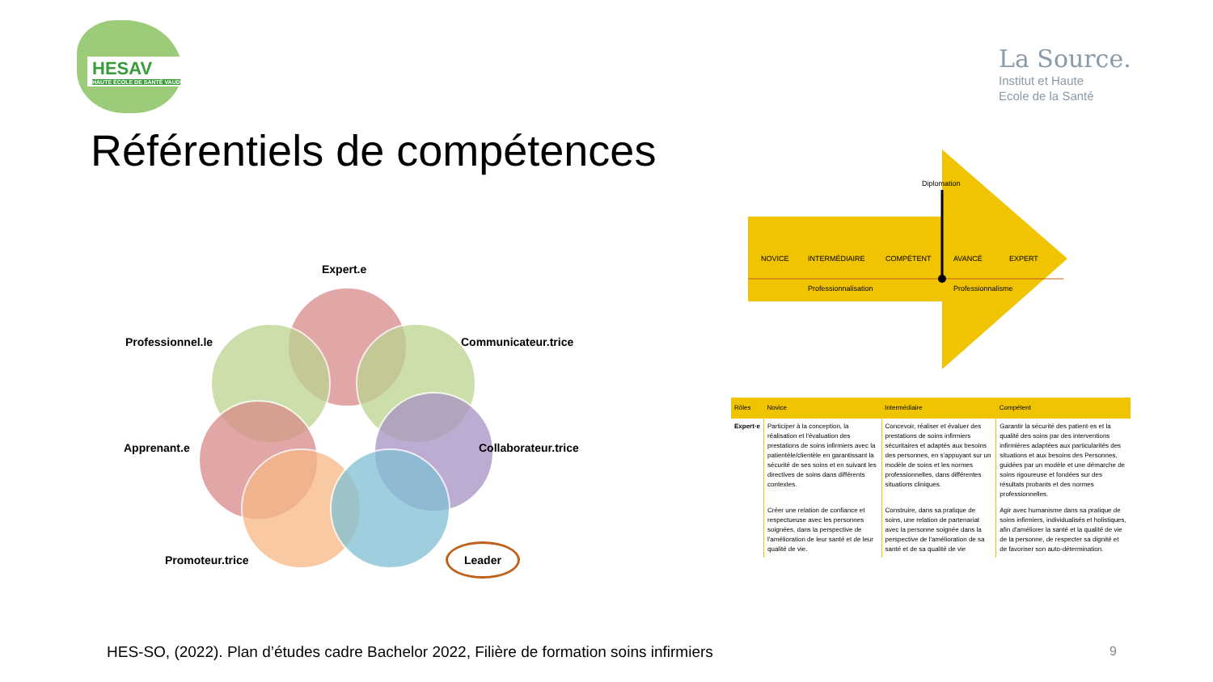HESAV
HAUTE ÉCOLE DE SANTÉ VAUD
La Source.
Institut et Haute
Ecole de la Santé
Référentiels de compétences
Expert.e
Professionnel.le Communicateur.trice
Apprenant.e Collaborateur.trice
Promoteur.trice
Leader
Diplomation
NOVICE
INTERMÉDIAIRE
COMPÉTENT
AVANCÉ
EXPERT
Professionnalisation
Professionnalisme
| Rôles | Novice | Intermédiaire | Compétent |
| --- | --- | --- | --- |
| Expert·e | Participer à la conception, la réalisation et l'évaluation des prestations de soins infirmiers avec la patientèle/clientèle en garantissant la sécurité de ses soins et en suivant les directives de soins dans différents contextes. | Concevoir, réaliser et évaluer des prestations de soins infirmiers sécuritaires et adaptés aux besoins des personnes, en s'appuyant sur un modèle de soins et les normes professionnelles, dans différentes situations cliniques. | Garantir la sécurité des patient·es et la qualité des soins par des interventions infirmières adaptées aux particularités des situations et aux besoins des Personnes, guidées par un modèle et une démarche de soins rigoureuse et fondées sur des résultats probants et des normes professionnelles. |
| | Créer une relation de confiance et respectueuse avec les personnes soignées, dans la perspective de l'amélioration de leur santé et de leur qualité de vie. | Construire, dans sa pratique de soins, une relation de partenariat avec la personne soignée dans la perspective de l'amélioration de sa santé et de sa qualité de vie | Agir avec humanisme dans sa pratique de soins infirmiers, individualisés et holistiques, afin d'améliorer la santé et la qualité de vie de la personne, de respecter sa dignité et de favoriser son auto-détermination. |
HES-SO, (2022). Plan d’études cadre Bachelor 2022, Filière de formation soins infirmiers
9